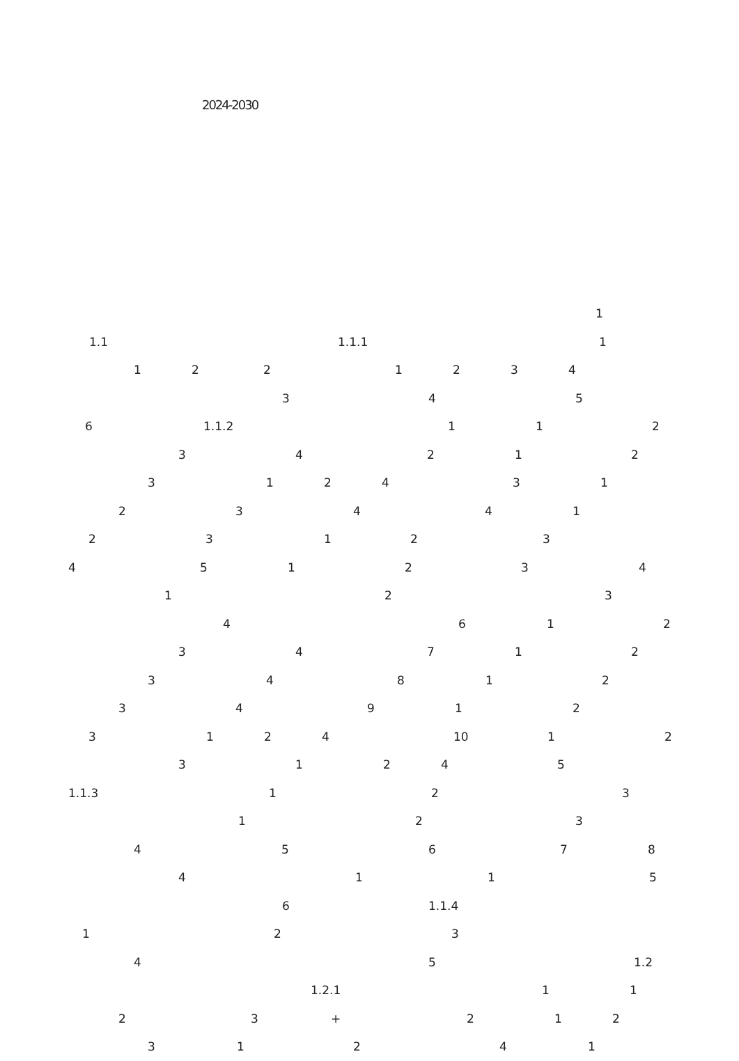2024-2030
1
1.1 1.1.1 1
1 2 2 1 2 3 4
3 4 5
6 1.1.2 1 1 2
3 4 2 1 2
3 1 2 4 3 1
2 3 4 4 1
2 3 1 2 3
4 5 1 2 3 4
1 2 3
4 6 1 2
3 4 7 1 2
3 4 8 1 2
3 4 9 1 2
3 1 2 4 10 1 2
3 1 2 4 5
1.1.3 1 2 3
1 2 3
4 5 6 7 8
4 1 1 5
6 1.1.4
1 2 3
4 5 1.2
1.2.1 1 1
2 3 + 2 1 2
3 1 2 4 1